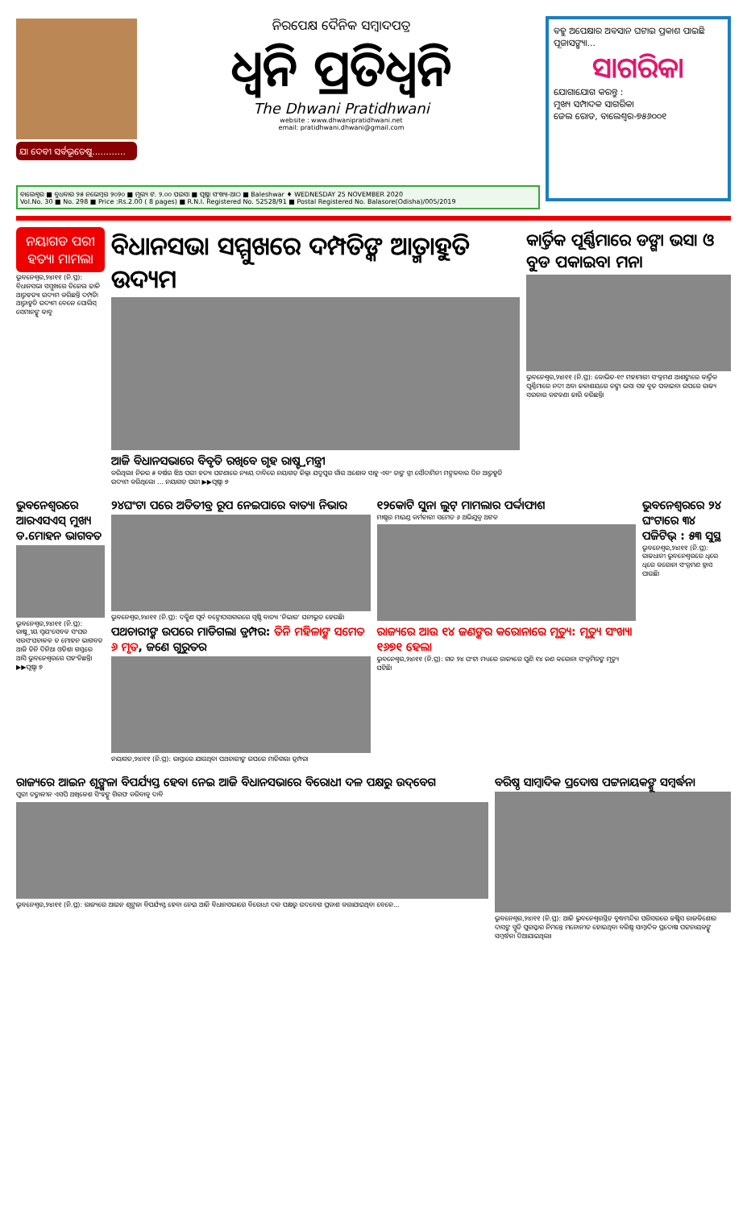ଯା ଦେବୀ ସର୍ବଭୂତେଷୁ............
ନିରପେକ୍ଷ ଦୈନିକ ସମ୍ବାଦପତ୍ର
ଧ୍ୱନି ପ୍ରତିଧ୍ୱନି
The Dhwani Pratidhwani
website : www.dhwanipratidhwani.net
email: pratidhwani.dhwani@gmail.com
ବହୁ ଅପେକ୍ଷାର ଅବସାନ ଘଟାଇ ପ୍ରକାଶ ପାଇଛି ପୂଜାସଙ୍ଖ୍ୟା...
ସାଗରିକା
ଯୋଗାଯୋଗ କରନ୍ତୁ :
ମୁଖ୍ୟ ସମ୍ପାଦକ ସାଗରିକା
ଜେଲ ରୋଡ, ବାଲେଶ୍ୱର-୭୫୬୦୦୧
ବାଲେଶ୍ୱର ■ ବୁଧବାର ୨୫ ନଭେମ୍ବର ୨୦୨୦ ■ ମୂଲ୍ୟ ଟ. ୨.୦୦ ପଇସା ■ ପୃଷ୍ଠା ସଂଖ୍ୟା-ଆଠ ■ Baleshwar ♦ WEDNESDAY 25 NOVEMBER 2020
Vol.No. 30 ■ No. 298 ■ Price :Rs.2.00 ( 8 pages) ■ R.N.I. Registered No. 52528/91 ■ Postal Registered No. Balasore(Odisha)/005/2019
ନୟାଗଡ ପରୀ ହତ୍ୟା ମାମଲା
ଭୁବନେଶ୍ୱର,୨୪।୧୧ (ନି.ପ୍ର): ବିଧାନସଭା ସମ୍ମୁଖରେ ଡିଜେଲ ଢାଳି ଆତ୍ମହତ୍ୟା ଉଦ୍ୟମ କରିଛନ୍ତି ଦମ୍ପତି। ଆତ୍ମାହୁତି ଉଦ୍ୟମ ବେଳେ ପୋଲିସ୍ ସେମାନଙ୍କୁ କାବୁ
ବିଧାନସଭା ସମ୍ମୁଖରେ ଦମ୍ପତିଙ୍କ ଆତ୍ମାହୁତି ଉଦ୍ୟମ
ଆଜି ବିଧାନସଭାରେ ବିବୃତି ରଖିବେ ଗୃହ ରାଷ୍ଟ୍ରମନ୍ତ୍ରୀ
କରିଥିଲା। ନିଜର ୫ ବର୍ଷର ଝିଅ ପରୀ ହତ୍ୟା ଘଟଣାରେ ନ୍ୟାୟ ଦାବିରେ ନୟାଗଡ଼ ଜିଲ୍ଲା ଯଦୁପୁର ଗାଁର ଅଶୋକ ସାହୁ ଏବଂ ତାଙ୍କ ସ୍ତ୍ରୀ ସୌଦାମିନୀ ମଙ୍ଗଳବାର ଦିନ ଆତ୍ମହୁତି ଉଦ୍ୟମ କରିଥିଲେ। ... ନୟାଗଡ଼ ପରୀ ▶▶ପୃଷ୍ଠା ୭
କାର୍ତ୍ତିକ ପୂର୍ଣ୍ଣିମାରେ ଡଙ୍ଗା ଭସା ଓ ବୁଡ ପକାଇବା ମନା
ଭୁବନେଶ୍ୱର,୨୪।୧୧ (ନି.ପ୍ର): କୋଭିଡ-୧୯ ମହାମାରୀ ସଂକ୍ରମଣ ଆଶଙ୍କାରେ କାର୍ତ୍ତିକ ପୂର୍ଣ୍ଣିମାରେ ନଦୀ ଅବା ଜଳାଶୟରେ ଡଙ୍ଗା ଭସା ସହ ବୁଡ଼ ପକାଇବା ଉପରେ ରାଜ୍ୟ ସରକାର କଟକଣା ଜାରି କରିଛନ୍ତି।
ଭୁବନେଶ୍ୱରରେ ଆରଏସଏସ୍ ମୁଖ୍ୟ ଡ.ମୋହନ ଭାଗବତ
ଭୁବନେଶ୍ୱର,୨୪।୧୧ (ନି.ପ୍ର): ରାଷ୍ଟ୍ରୀୟ ସ୍ୱୟଂସେବକ ସଂଘର ସରସଂଘଚାଳକ ଡ ମୋହନ ଭାଗବତ ଆଜି ତିନି ଦିନିଆ ଓଡିଶା ଗସ୍ତରେ ଆସି ଭୁବନେଶ୍ୱରରେ ପହଂଚିଛନ୍ତି। ▶▶ପୃଷ୍ଠା ୭
୨୪ଘଂଟା ପରେ ଅତିତୀବ୍ର ରୂପ ନେଇପାରେ ବାତ୍ୟା ନିଭାର
ଭୁବନେଶ୍ୱର,୨୪।୧୧ (ନି.ପ୍ର): ଦକ୍ଷିଣ ପୂର୍ବ ବଙ୍ଗୋପସାଗରରେ ସୃଷ୍ଟି ବାତ୍ୟା 'ନିଭାର' ଘନୀଭୂତ ହେଉଛି।
ପଥଚାରୀଙ୍କ ଉପରେ ମାଡିଗଲା ଡ୍ରମ୍ପର: ତିନି ମହିଳାଙ୍କ ସମେତ ୬ ମୃତ, ଜଣେ ଗୁରୁତର
ନୟାଗଡ,୨୪।୧୧ (ନି.ପ୍ର): ରାସ୍ତାରେ ଯାଉଥିବା ପଥଚାରୀଙ୍କ ଉପରେ ମାଡିଗଲା ଡ୍ରମ୍ପର।
୧୨କୋଟି ସୁନା ଲୁଟ୍ ମାମଲାର ପର୍ଦ୍ଦାଫାଶ
ମାଷ୍ଟର ମାଇଣ୍ଡ କର୍ମଚାରୀ ସମେତ ୬ ଅଭିଯୁକ୍ତ ଅଟକ
ରାଜ୍ୟରେ ଆଉ ୧୪ ଜଣଙ୍କର କରୋନାରେ ମୃତ୍ୟୁ: ମୃତ୍ୟୁ ସଂଖ୍ୟା ୧୬୭୧ ହେଲା
ଭୁବନେଶ୍ୱର,୨୪।୧୧ (ନି.ପ୍ର): ଗତ ୨୪ ଘଂଟା ମଧ୍ୟରେ ରାଜ୍ୟରେ ପୁଣି ୧୪ ଜଣ କରୋନା ସଂକ୍ରମିତଙ୍କ ମୃତ୍ୟୁ ଘଟିଛି।
ଭୁବନେଶ୍ୱରରେ ୨୪ ଘଂଟାରେ ୩୪ ପଜିଟିଭ୍ : ୫୩ ସୁସ୍ଥ
ଭୁବନେଶ୍ୱର,୨୪।୧୧ (ନି.ପ୍ର): ରାଜଧାନୀ ଭୁବନେଶ୍ୱରରେ ଧିରେ ଧିରେ କରୋନା ସଂକ୍ରମଣ ହ୍ରାସ ପାଉଛି।
ରାଜ୍ୟରେ ଆଇନ ଶୃଙ୍ଖଳା ବିପର୍ଯ୍ୟସ୍ତ ହେବା ନେଇ ଆଜି ବିଧାନସଭାରେ ବିରୋଧୀ ଦଳ ପକ୍ଷରୁ ଉଦ୍‌ବେଗ
ପୁରୀ ତତ୍କାଳୀନ ଏସପି ଅଖିଳେଶ ସିଂହଙ୍କୁ ଗିରଫ କରିବାକୁ ଦାବି
ଭୁବନେଶ୍ୱର,୨୪।୧୧ (ନି.ପ୍ର): ରାଜ୍ୟରେ ଆଇନ ଶୃଙ୍ଖଳା ବିପର୍ଯ୍ୟସ୍ତ ହେବା ନେଇ ଆଜି ବିଧାନସଭାରେ ବିରୋଧୀ ଦଳ ପକ୍ଷରୁ ଉଦବେଗ ପ୍ରକାଶ କରାଯାଇଥିବା ବେଳେ...
ବରିଷ୍ଠ ସାମ୍ବାଦିକ ପ୍ରଦୋଷ ପଟ୍ଟନାୟକଙ୍କୁ ସମ୍ବର୍ଦ୍ଧନା
ଭୁବନେଶ୍ୱର,୨୪।୧୧ (ନି.ପ୍ର): ଆଜି ଭୁବନେଶ୍ୱରସ୍ଥିତ ବୁଦ୍ଧମନ୍ଦିର ପରିସରରେ ଜଷ୍ଟିସ ରାଜକିଶୋର ଦାସଙ୍କ ସ୍ମୃତି ପୁରସ୍କାର ନିମନ୍ତେ ମନୋନୀତ ହୋଇଥିବା ବରିଷ୍ଠ ସାମ୍ବାଦିକ ପ୍ରଦୋଷ ପଟ୍ଟନାୟକଙ୍କୁ ସମ୍ବର୍ଦ୍ଧନା ଦିଆଯାଇଥିଲା।